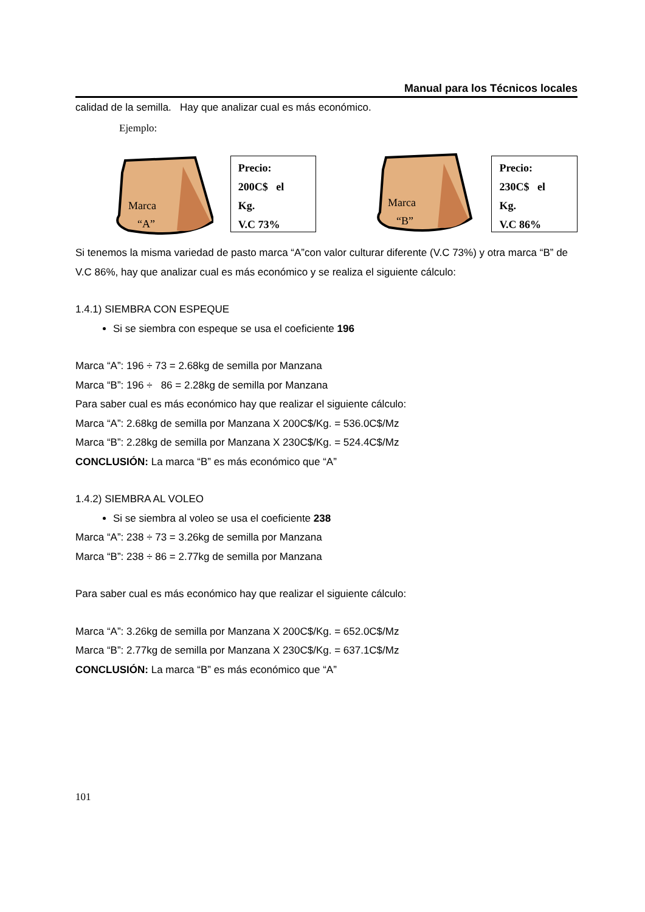Manual para los Técnicos locales
calidad de la semilla. Hay que analizar cual es más económico.
Ejemplo:
Marca
“A”
Precio:
200C$ el
Kg.
V.C 73%
Marca
“B”
Precio:
230C$ el
Kg.
V.C 86%
Si tenemos la misma variedad de pasto marca “A”con valor culturar diferente (V.C 73%) y otra marca “B” de V.C 86%, hay que analizar cual es más económico y se realiza el siguiente cálculo:
1.4.1) SIEMBRA CON ESPEQUE
Si se siembra con espeque se usa el coeficiente 196
Marca “A”: 196 ÷ 73 = 2.68kg de semilla por Manzana
Marca “B”: 196 ÷ 86 = 2.28kg de semilla por Manzana
Para saber cual es más económico hay que realizar el siguiente cálculo:
Marca “A”: 2.68kg de semilla por Manzana X 200C$/Kg. = 536.0C$/Mz
Marca “B”: 2.28kg de semilla por Manzana X 230C$/Kg. = 524.4C$/Mz
CONCLUSIÓN: La marca “B” es más económico que “A”
1.4.2) SIEMBRA AL VOLEO
Si se siembra al voleo se usa el coeficiente 238
Marca “A”: 238 ÷ 73 = 3.26kg de semilla por Manzana
Marca “B”: 238 ÷ 86 = 2.77kg de semilla por Manzana
Para saber cual es más económico hay que realizar el siguiente cálculo:
Marca “A”: 3.26kg de semilla por Manzana X 200C$/Kg. = 652.0C$/Mz
Marca “B”: 2.77kg de semilla por Manzana X 230C$/Kg. = 637.1C$/Mz
CONCLUSIÓN: La marca “B” es más económico que “A”
101